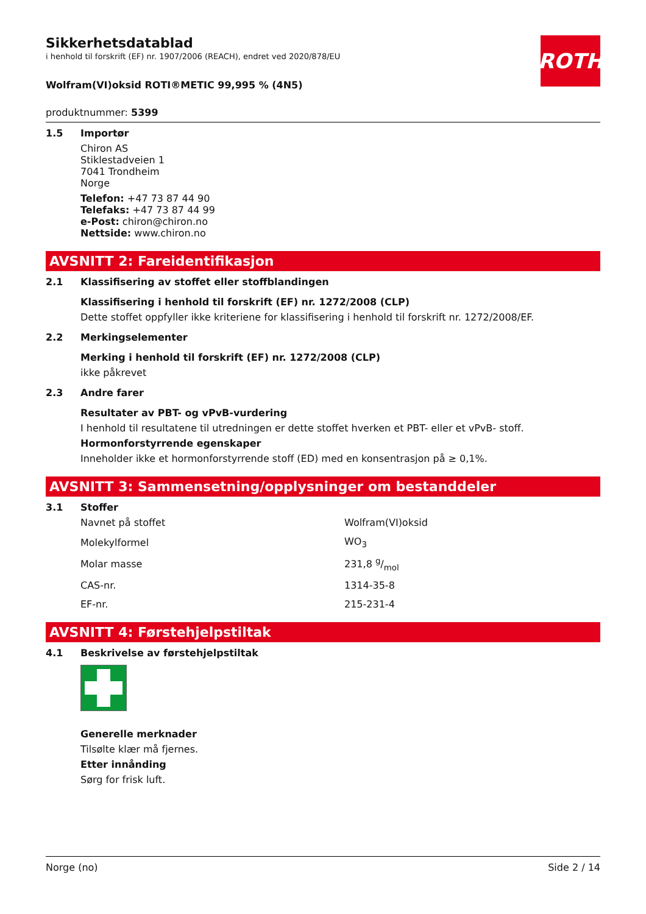ROTH
Sikkerhetsdatablad
i henhold til forskrift (EF) nr. 1907/2006 (REACH), endret ved 2020/878/EU
Wolfram(VI)oksid ROTI®METIC 99,995 % (4N5)
produktnummer: 5399
1.5 Importør
Chiron AS
Stiklestadveien 1
7041 Trondheim
Norge
Telefon: +47 73 87 44 90
Telefaks: +47 73 87 44 99
e-Post: chiron@chiron.no
Nettside: www.chiron.no
AVSNITT 2: Fareidentifikasjon
2.1 Klassifisering av stoffet eller stoffblandingen
Klassifisering i henhold til forskrift (EF) nr. 1272/2008 (CLP)
Dette stoffet oppfyller ikke kriteriene for klassifisering i henhold til forskrift nr. 1272/2008/EF.
2.2 Merkingselementer
Merking i henhold til forskrift (EF) nr. 1272/2008 (CLP)
ikke påkrevet
2.3 Andre farer
Resultater av PBT- og vPvB-vurdering
I henhold til resultatene til utredningen er dette stoffet hverken et PBT- eller et vPvB- stoff.
Hormonforstyrrende egenskaper
Inneholder ikke et hormonforstyrrende stoff (ED) med en konsentrasjon på ≥ 0,1%.
AVSNITT 3: Sammensetning/opplysninger om bestanddeler
3.1 Stoffer
| Navnet på stoffet | Wolfram(VI)oksid |
| Molekylformel | WO<sub>3</sub> |
| Molar masse | 231,8 g/mol |
| CAS-nr. | 1314-35-8 |
| EF-nr. | 215-231-4 |
AVSNITT 4: Førstehjelpstiltak
4.1 Beskrivelse av førstehjelpstiltak
Generelle merknader
Tilsølte klær må fjernes.
Etter innånding
Sørg for frisk luft.
Norge (no) Side 2 / 14